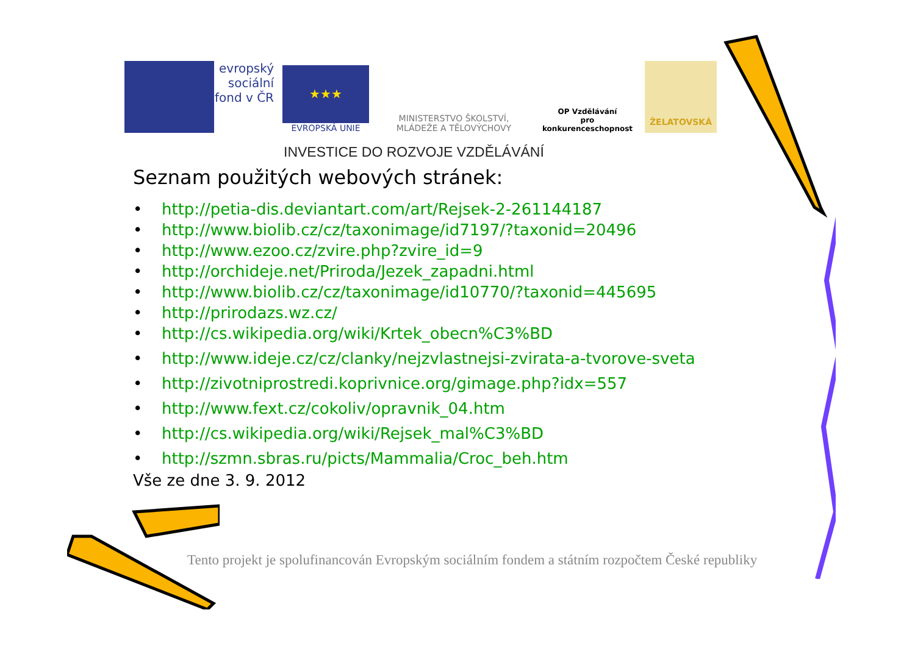evropský
sociální
fond v ČR
★★★
EVROPSKÁ UNIE
MINISTERSTVO ŠKOLSTVÍ,
MLÁDEŽE A TĚLOVÝCHOVY
OP Vzdělávání
pro konkurenceschopnost
ŽELATOVSKÁ
INVESTICE DO ROZVOJE VZDĚLÁVÁNÍ
Seznam použitých webových stránek:
• http://petia-dis.deviantart.com/art/Rejsek-2-261144187
• http://www.biolib.cz/cz/taxonimage/id7197/?taxonid=20496
• http://www.ezoo.cz/zvire.php?zvire_id=9
• http://orchideje.net/Priroda/Jezek_zapadni.html
• http://www.biolib.cz/cz/taxonimage/id10770/?taxonid=445695
• http://prirodazs.wz.cz/
• http://cs.wikipedia.org/wiki/Krtek_obecn%C3%BD
• http://www.ideje.cz/cz/clanky/nejzvlastnejsi-zvirata-a-tvorove-sveta
• http://zivotniprostredi.koprivnice.org/gimage.php?idx=557
• http://www.fext.cz/cokoliv/opravnik_04.htm
• http://cs.wikipedia.org/wiki/Rejsek_mal%C3%BD
• http://szmn.sbras.ru/picts/Mammalia/Croc_beh.htm
Vše ze dne 3. 9. 2012
Tento projekt je spolufinancován Evropským sociálním fondem a státním rozpočtem České republiky